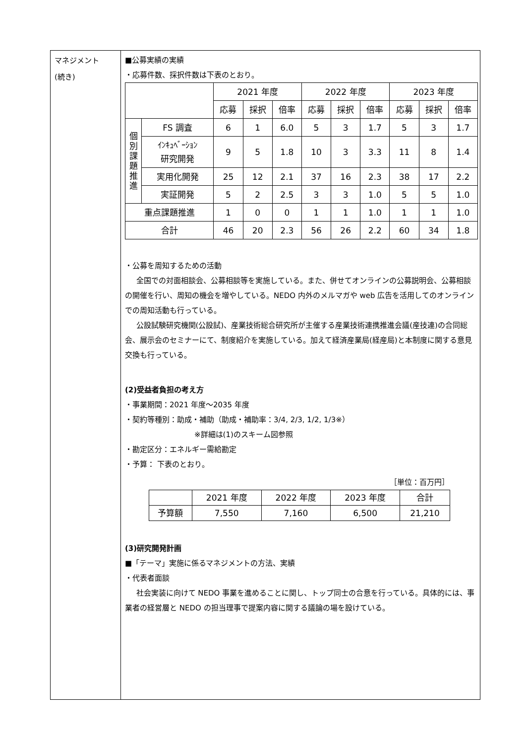マネジメント
(続き)
■公募実績の実績
・応募件数、採択件数は下表のとおり。
| | | 2021 年度 | | | 2022 年度 | | | 2023 年度 | | |
| --- | --- | --- | --- | --- | --- | --- | --- | --- | --- | --- |
| | | 応募 | 採択 | 倍率 | 応募 | 採択 | 倍率 | 応募 | 採択 | 倍率 |
| 個 別 課 題 推 進 | FS 調査 | 6 | 1 | 6.0 | 5 | 3 | 1.7 | 5 | 3 | 1.7 |
| | ｲﾝｷｭﾍﾞｰｼｮﾝ 研究開発 | 9 | 5 | 1.8 | 10 | 3 | 3.3 | 11 | 8 | 1.4 |
| | 実用化開発 | 25 | 12 | 2.1 | 37 | 16 | 2.3 | 38 | 17 | 2.2 |
| | 実証開発 | 5 | 2 | 2.5 | 3 | 3 | 1.0 | 5 | 5 | 1.0 |
| 重点課題推進 | | 1 | 0 | 0 | 1 | 1 | 1.0 | 1 | 1 | 1.0 |
| 合計 | | 46 | 20 | 2.3 | 56 | 26 | 2.2 | 60 | 34 | 1.8 |
・公募を周知するための活動
全国での対面相談会、公募相談等を実施している。また、併せてオンラインの公募説明会、公募相談の開催を行い、周知の機会を増やしている。NEDO 内外のメルマガや web 広告を活用してのオンラインでの周知活動も行っている。
公設試験研究機関(公設試)、産業技術総合研究所が主催する産業技術連携推進会議(産技連)の合同総会、展示会のセミナーにて、制度紹介を実施している。加えて経済産業局(経産局)と本制度に関する意見交換も行っている。
(2)受益者負担の考え方
・事業期間：2021 年度～2035 年度
・契約等種別：助成・補助（助成・補助率：3/4, 2/3, 1/2, 1/3※）
※詳細は(1)のスキーム図参照
・勘定区分：エネルギー需給勘定
・予算： 下表のとおり。
［単位：百万円］
| | 2021 年度 | 2022 年度 | 2023 年度 | 合計 |
| --- | --- | --- | --- | --- |
| 予算額 | 7,550 | 7,160 | 6,500 | 21,210 |
(3)研究開発計画
■「テーマ」実施に係るマネジメントの方法、実績
・代表者面談
社会実装に向けて NEDO 事業を進めることに関し、トップ同士の合意を行っている。具体的には、事業者の経営層と NEDO の担当理事で提案内容に関する議論の場を設けている。